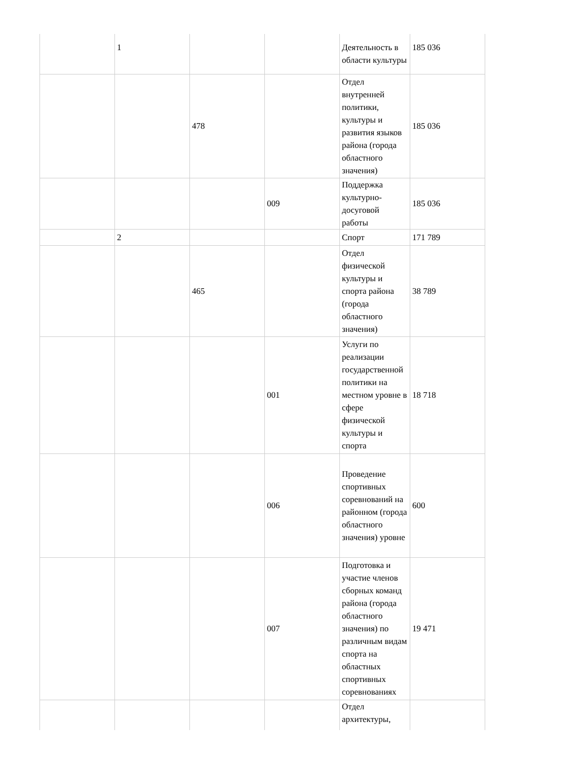| | 1 | | | Деятельность в области культуры | 185 036 |
| | | 478 | | Отдел внутренней политики, культуры и развития языков района (города областного значения) | 185 036 |
| | | | 009 | Поддержка культурно-досуговой работы | 185 036 |
| | 2 | | | Спорт | 171 789 |
| | | 465 | | Отдел физической культуры и спорта района (города областного значения) | 38 789 |
| | | | 001 | Услуги по реализации государственной политики на местном уровне в сфере физической культуры и спорта | 18 718 |
| | | | 006 | Проведение спортивных соревнований на районном (города областного значения) уровне | 600 |
| | | | 007 | Подготовка и участие членов сборных команд района (города областного значения) по различным видам спорта на областных спортивных соревнованиях | 19 471 |
| | | | | Отдел архитектуры, | |